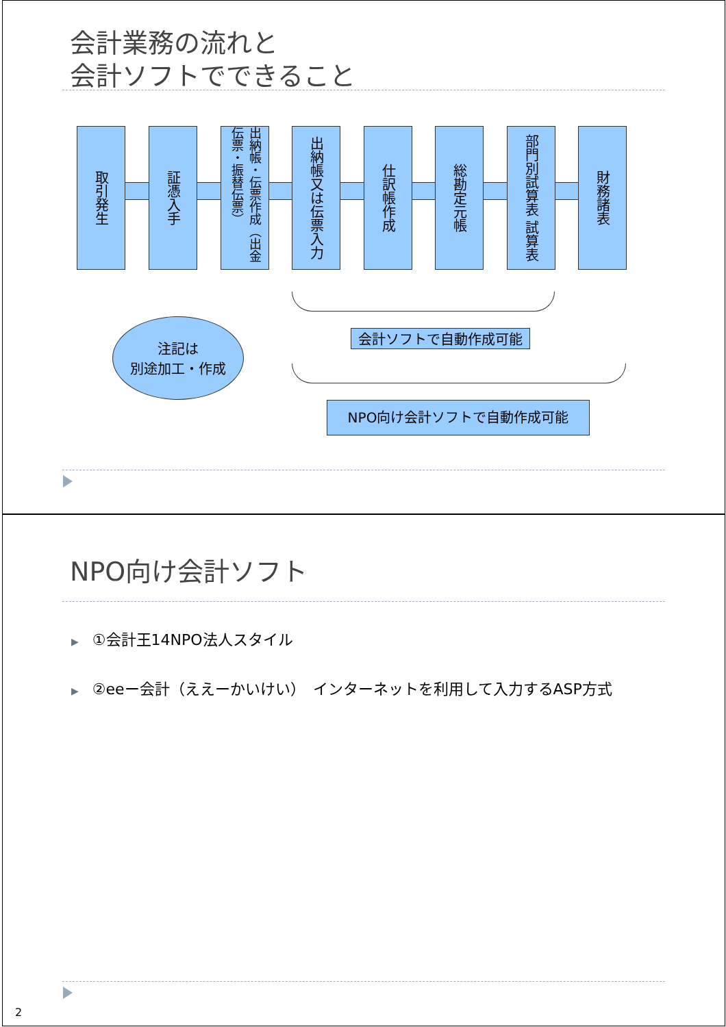会計業務の流れと
会計ソフトでできること
取引発生
証憑入手
出納帳・伝票作成（出金伝票・振替伝票）
出納帳又は伝票入力
仕訳帳作成
総勘定元帳
部門別試算表 試算表
財務諸表
注記は
別途加工・作成
会計ソフトで自動作成可能
NPO向け会計ソフトで自動作成可能
NPO向け会計ソフト
▶ ①会計王14NPO法人スタイル
▶ ②eeー会計（ええーかいけい）　インターネットを利用して入力するASP方式
2